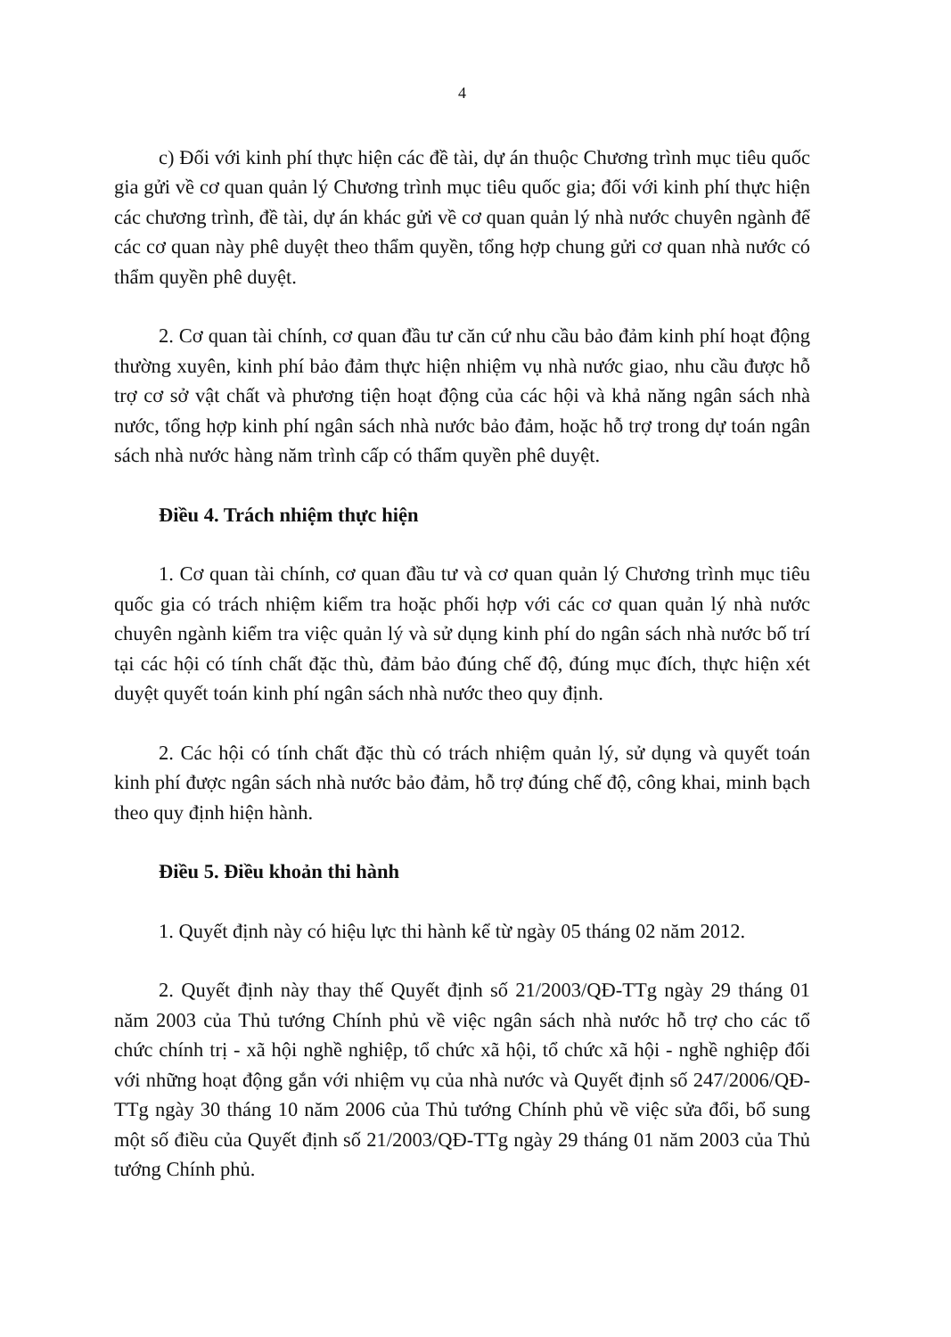4
c) Đối với kinh phí thực hiện các đề tài, dự án thuộc Chương trình mục tiêu quốc gia gửi về cơ quan quản lý Chương trình mục tiêu quốc gia; đối với kinh phí thực hiện các chương trình, đề tài, dự án khác gửi về cơ quan quản lý nhà nước chuyên ngành để các cơ quan này phê duyệt theo thẩm quyền, tổng hợp chung gửi cơ quan nhà nước có thẩm quyền phê duyệt.
2. Cơ quan tài chính, cơ quan đầu tư căn cứ nhu cầu bảo đảm kinh phí hoạt động thường xuyên, kinh phí bảo đảm thực hiện nhiệm vụ nhà nước giao, nhu cầu được hỗ trợ cơ sở vật chất và phương tiện hoạt động của các hội và khả năng ngân sách nhà nước, tổng hợp kinh phí ngân sách nhà nước bảo đảm, hoặc hỗ trợ trong dự toán ngân sách nhà nước hàng năm trình cấp có thẩm quyền phê duyệt.
Điều 4. Trách nhiệm thực hiện
1. Cơ quan tài chính, cơ quan đầu tư và cơ quan quản lý Chương trình mục tiêu quốc gia có trách nhiệm kiểm tra hoặc phối hợp với các cơ quan quản lý nhà nước chuyên ngành kiểm tra việc quản lý và sử dụng kinh phí do ngân sách nhà nước bố trí tại các hội có tính chất đặc thù, đảm bảo đúng chế độ, đúng mục đích, thực hiện xét duyệt quyết toán kinh phí ngân sách nhà nước theo quy định.
2. Các hội có tính chất đặc thù có trách nhiệm quản lý, sử dụng và quyết toán kinh phí được ngân sách nhà nước bảo đảm, hỗ trợ đúng chế độ, công khai, minh bạch theo quy định hiện hành.
Điều 5. Điều khoản thi hành
1. Quyết định này có hiệu lực thi hành kể từ ngày 05 tháng 02 năm 2012.
2. Quyết định này thay thế Quyết định số 21/2003/QĐ-TTg ngày 29 tháng 01 năm 2003 của Thủ tướng Chính phủ về việc ngân sách nhà nước hỗ trợ cho các tổ chức chính trị - xã hội nghề nghiệp, tổ chức xã hội, tổ chức xã hội - nghề nghiệp đối với những hoạt động gắn với nhiệm vụ của nhà nước và Quyết định số 247/2006/QĐ-TTg ngày 30 tháng 10 năm 2006 của Thủ tướng Chính phủ về việc sửa đổi, bổ sung một số điều của Quyết định số 21/2003/QĐ-TTg ngày 29 tháng 01 năm 2003 của Thủ tướng Chính phủ.